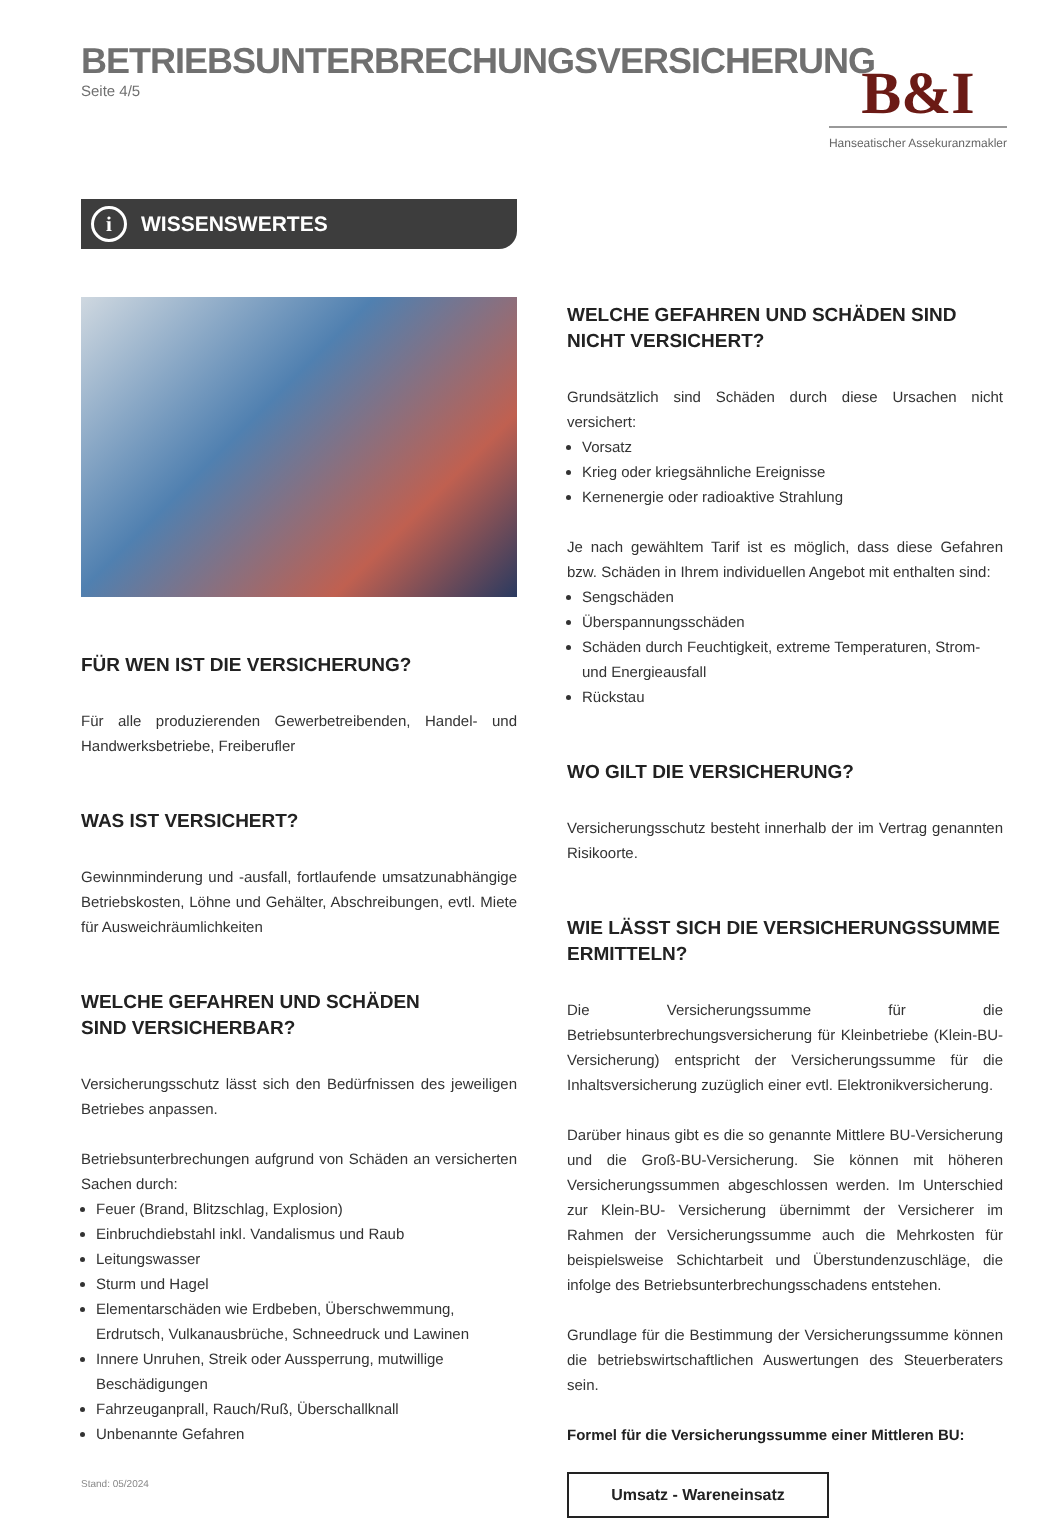BETRIEBSUNTERBRECHUNGSVERSICHERUNG
Seite 4/5
B&I
Hanseatischer Assekuranzmakler
i WISSENSWERTES
FÜR WEN IST DIE VERSICHERUNG?
Für alle produzierenden Gewerbetreibenden, Handel- und Handwerksbetriebe, Freiberufler
WAS IST VERSICHERT?
Gewinnminderung und -ausfall, fortlaufende umsatzunabhängige Betriebskosten, Löhne und Gehälter, Abschreibungen, evtl. Miete für Ausweichräumlichkeiten
WELCHE GEFAHREN UND SCHÄDEN
SIND VERSICHERBAR?
Versicherungsschutz lässt sich den Bedürfnissen des jeweiligen Betriebes anpassen.
Betriebsunterbrechungen aufgrund von Schäden an versicherten Sachen durch:
Feuer (Brand, Blitzschlag, Explosion)
Einbruchdiebstahl inkl. Vandalismus und Raub
Leitungswasser
Sturm und Hagel
Elementarschäden wie Erdbeben, Überschwemmung, Erdrutsch, Vulkanausbrüche, Schneedruck und Lawinen
Innere Unruhen, Streik oder Aussperrung, mutwillige Beschädigungen
Fahrzeuganprall, Rauch/Ruß, Überschallknall
Unbenannte Gefahren
Stand: 05/2024
WELCHE GEFAHREN UND SCHÄDEN SIND
NICHT VERSICHERT?
Grundsätzlich sind Schäden durch diese Ursachen nicht versichert:
Vorsatz
Krieg oder kriegsähnliche Ereignisse
Kernenergie oder radioaktive Strahlung
Je nach gewähltem Tarif ist es möglich, dass diese Gefahren bzw. Schäden in Ihrem individuellen Angebot mit enthalten sind:
Sengschäden
Überspannungsschäden
Schäden durch Feuchtigkeit, extreme Temperaturen, Strom- und Energieausfall
Rückstau
WO GILT DIE VERSICHERUNG?
Versicherungsschutz besteht innerhalb der im Vertrag genannten Risikoorte.
WIE LÄSST SICH DIE VERSICHERUNGSSUMME
ERMITTELN?
Die Versicherungssumme für die Betriebsunterbrechungsversicherung für Kleinbetriebe (Klein-BU-Versicherung) entspricht der Versicherungssumme für die Inhaltsversicherung zuzüglich einer evtl. Elektronikversicherung.
Darüber hinaus gibt es die so genannte Mittlere BU-Versicherung und die Groß-BU-Versicherung. Sie können mit höheren Versicherungssummen abgeschlossen werden. Im Unterschied zur Klein-BU- Versicherung übernimmt der Versicherer im Rahmen der Versicherungssumme auch die Mehrkosten für beispielsweise Schichtarbeit und Überstundenzuschläge, die infolge des Betriebsunterbrechungsschadens entstehen.
Grundlage für die Bestimmung der Versicherungssumme können die betriebswirtschaftlichen Auswertungen des Steuerberaters sein.
Formel für die Versicherungssumme einer Mittleren BU:
Umsatz - Wareneinsatz